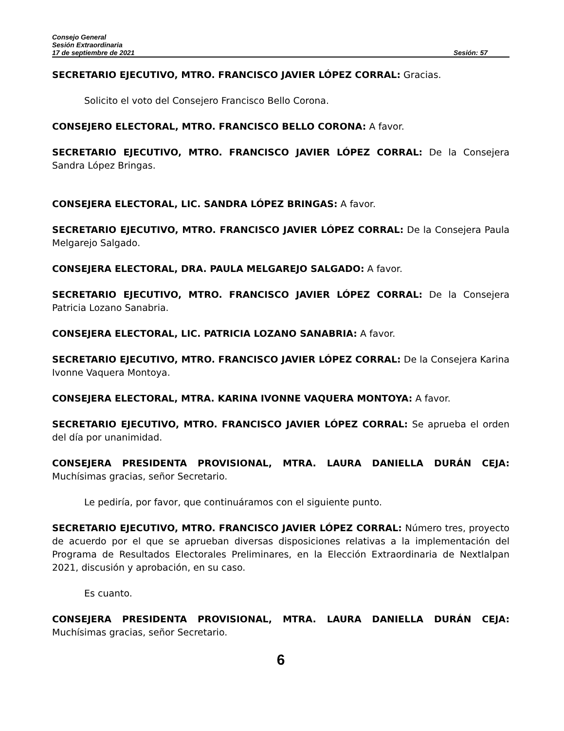Consejo General
Sesión Extraordinaria
17 de septiembre de 2021 Sesión: 57
SECRETARIO EJECUTIVO, MTRO. FRANCISCO JAVIER LÓPEZ CORRAL: Gracias.
Solicito el voto del Consejero Francisco Bello Corona.
CONSEJERO ELECTORAL, MTRO. FRANCISCO BELLO CORONA: A favor.
SECRETARIO EJECUTIVO, MTRO. FRANCISCO JAVIER LÓPEZ CORRAL: De la Consejera Sandra López Bringas.
CONSEJERA ELECTORAL, LIC. SANDRA LÓPEZ BRINGAS: A favor.
SECRETARIO EJECUTIVO, MTRO. FRANCISCO JAVIER LÓPEZ CORRAL: De la Consejera Paula Melgarejo Salgado.
CONSEJERA ELECTORAL, DRA. PAULA MELGAREJO SALGADO: A favor.
SECRETARIO EJECUTIVO, MTRO. FRANCISCO JAVIER LÓPEZ CORRAL: De la Consejera Patricia Lozano Sanabria.
CONSEJERA ELECTORAL, LIC. PATRICIA LOZANO SANABRIA: A favor.
SECRETARIO EJECUTIVO, MTRO. FRANCISCO JAVIER LÓPEZ CORRAL: De la Consejera Karina Ivonne Vaquera Montoya.
CONSEJERA ELECTORAL, MTRA. KARINA IVONNE VAQUERA MONTOYA: A favor.
SECRETARIO EJECUTIVO, MTRO. FRANCISCO JAVIER LÓPEZ CORRAL: Se aprueba el orden del día por unanimidad.
CONSEJERA PRESIDENTA PROVISIONAL, MTRA. LAURA DANIELLA DURÁN CEJA: Muchísimas gracias, señor Secretario.
Le pediría, por favor, que continuáramos con el siguiente punto.
SECRETARIO EJECUTIVO, MTRO. FRANCISCO JAVIER LÓPEZ CORRAL: Número tres, proyecto de acuerdo por el que se aprueban diversas disposiciones relativas a la implementación del Programa de Resultados Electorales Preliminares, en la Elección Extraordinaria de Nextlalpan 2021, discusión y aprobación, en su caso.
Es cuanto.
CONSEJERA PRESIDENTA PROVISIONAL, MTRA. LAURA DANIELLA DURÁN CEJA: Muchísimas gracias, señor Secretario.
6